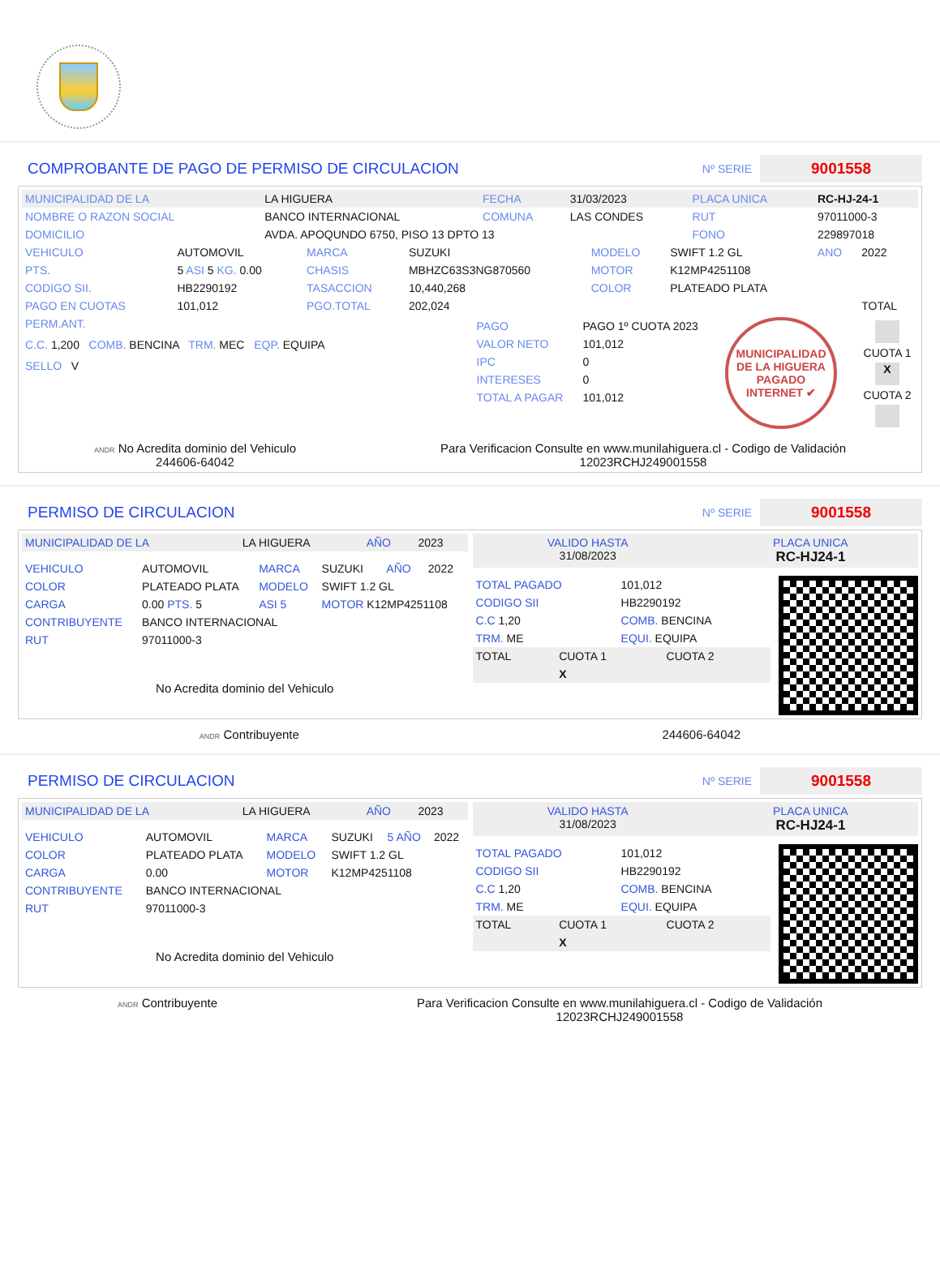COMPROBANTE DE PAGO DE PERMISO DE CIRCULACION
Nº SERIE 9001558
| MUNICIPALIDAD DE LA | LA HIGUERA | FECHA | 31/03/2023 | PLACA UNICA | RC-HJ-24-1 |
| NOMBRE O RAZON SOCIAL | BANCO INTERNACIONAL | COMUNA | LAS CONDES | RUT | 97011000-3 |
| DOMICILIO | AVDA. APOQUNDO 6750, PISO 13 DPTO 13 | | | FONO | 229897018 |
| VEHICULO | AUTOMOVIL | MARCA | SUZUKI | MODELO | SWIFT 1.2 GL | ANO | 2022 |
| PTS. | 5 ASI 5 KG. 0.00 | CHASIS | MBHZC63S3NG870560 | MOTOR | K12MP4251108 | | |
| CODIGO SII. | HB2290192 | TASACCION | 10,440,268 | COLOR | PLATEADO PLATA | | |
| PAGO EN CUOTAS | 101,012 | PGO.TOTAL | 202,024 | | | | TOTAL |
| PERM.ANT. C.C. 1,200 COMB. BENCINA TRM. MEC EQP. EQUIPA SELLO V | / PAGO / PAGO 1º CUOTA 2023 / / VALOR NETO / 101,012 / / IPC / 0 / / INTERESES / 0 / / TOTAL A PAGAR / 101,012 / | MUNICIPALIDAD DE LA HIGUERA PAGADO INTERNET ✔ | CUOTA 1 X CUOTA 2 |
ANDR No Acredita dominio del Vehiculo
244606-64042
Para Verificacion Consulte en www.munilahiguera.cl - Codigo de Validación
12023RCHJ249001558
PERMISO DE CIRCULACION
Nº SERIE 9001558
| MUNICIPALIDAD DE LA | LA HIGUERA | AÑO | 2023 |
| VEHICULO | AUTOMOVIL | MARCA | SUZUKI | AÑO | 2022 |
| COLOR | PLATEADO PLATA | MODELO | SWIFT 1.2 GL | | |
| CARGA | 0.00 PTS. 5 | ASI 5 | MOTOR K12MP4251108 | | |
| CONTRIBUYENTE | BANCO INTERNACIONAL | | | | |
| RUT | 97011000-3 | | | | |
No Acredita dominio del Vehiculo
| VALIDO HASTA 31/08/2023 | PLACA UNICA RC-HJ24-1 |
| TOTAL PAGADO | 101,012 |
| CODIGO SII | HB2290192 |
| C.C 1,20 | COMB. BENCINA |
| TRM. ME | EQUI. EQUIPA |
| TOTAL | CUOTA 1 | CUOTA 2 |
| | X | |
ANDR Contribuyente 244606-64042
PERMISO DE CIRCULACION
Nº SERIE 9001558
| MUNICIPALIDAD DE LA | LA HIGUERA | AÑO | 2023 |
| VEHICULO | AUTOMOVIL | MARCA | SUZUKI | 5 AÑO | 2022 |
| COLOR | PLATEADO PLATA | MODELO | SWIFT 1.2 GL | | |
| CARGA | 0.00 | MOTOR | K12MP4251108 | | |
| CONTRIBUYENTE | BANCO INTERNACIONAL | | | | |
| RUT | 97011000-3 | | | | |
No Acredita dominio del Vehiculo
| VALIDO HASTA 31/08/2023 | PLACA UNICA RC-HJ24-1 |
| TOTAL PAGADO | 101,012 |
| CODIGO SII | HB2290192 |
| C.C 1,20 | COMB. BENCINA |
| TRM. ME | EQUI. EQUIPA |
| TOTAL | CUOTA 1 | CUOTA 2 |
| | X | |
ANDR Contribuyente Para Verificacion Consulte en www.munilahiguera.cl - Codigo de Validación
12023RCHJ249001558